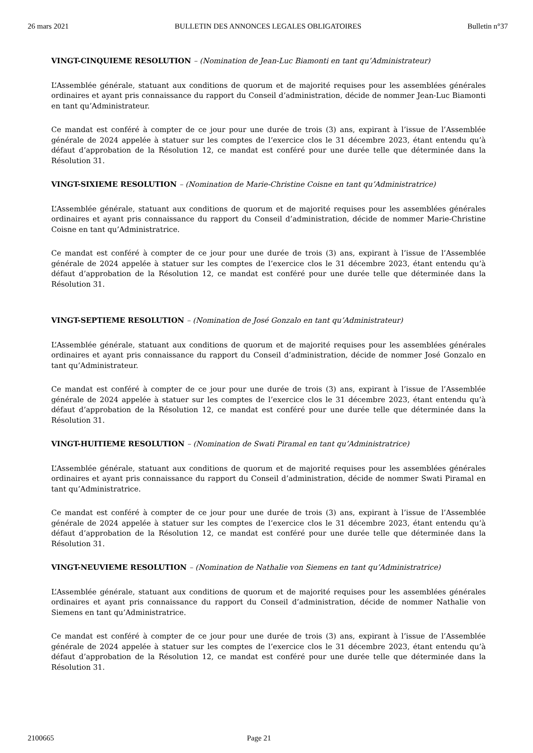26 mars 2021 BULLETIN DES ANNONCES LEGALES OBLIGATOIRES Bulletin n°37
VINGT-CINQUIEME RESOLUTION – (Nomination de Jean-Luc Biamonti en tant qu’Administrateur)
L’Assemblée générale, statuant aux conditions de quorum et de majorité requises pour les assemblées générales ordinaires et ayant pris connaissance du rapport du Conseil d’administration, décide de nommer Jean-Luc Biamonti en tant qu’Administrateur.
Ce mandat est conféré à compter de ce jour pour une durée de trois (3) ans, expirant à l’issue de l’Assemblée générale de 2024 appelée à statuer sur les comptes de l’exercice clos le 31 décembre 2023, étant entendu qu’à défaut d’approbation de la Résolution 12, ce mandat est conféré pour une durée telle que déterminée dans la Résolution 31.
VINGT-SIXIEME RESOLUTION – (Nomination de Marie-Christine Coisne en tant qu’Administratrice)
L’Assemblée générale, statuant aux conditions de quorum et de majorité requises pour les assemblées générales ordinaires et ayant pris connaissance du rapport du Conseil d’administration, décide de nommer Marie-Christine Coisne en tant qu’Administratrice.
Ce mandat est conféré à compter de ce jour pour une durée de trois (3) ans, expirant à l’issue de l’Assemblée générale de 2024 appelée à statuer sur les comptes de l’exercice clos le 31 décembre 2023, étant entendu qu’à défaut d’approbation de la Résolution 12, ce mandat est conféré pour une durée telle que déterminée dans la Résolution 31.
VINGT-SEPTIEME RESOLUTION – (Nomination de José Gonzalo en tant qu’Administrateur)
L’Assemblée générale, statuant aux conditions de quorum et de majorité requises pour les assemblées générales ordinaires et ayant pris connaissance du rapport du Conseil d’administration, décide de nommer José Gonzalo en tant qu’Administrateur.
Ce mandat est conféré à compter de ce jour pour une durée de trois (3) ans, expirant à l’issue de l’Assemblée générale de 2024 appelée à statuer sur les comptes de l’exercice clos le 31 décembre 2023, étant entendu qu’à défaut d’approbation de la Résolution 12, ce mandat est conféré pour une durée telle que déterminée dans la Résolution 31.
VINGT-HUITIEME RESOLUTION – (Nomination de Swati Piramal en tant qu’Administratrice)
L’Assemblée générale, statuant aux conditions de quorum et de majorité requises pour les assemblées générales ordinaires et ayant pris connaissance du rapport du Conseil d’administration, décide de nommer Swati Piramal en tant qu’Administratrice.
Ce mandat est conféré à compter de ce jour pour une durée de trois (3) ans, expirant à l’issue de l’Assemblée générale de 2024 appelée à statuer sur les comptes de l’exercice clos le 31 décembre 2023, étant entendu qu’à défaut d’approbation de la Résolution 12, ce mandat est conféré pour une durée telle que déterminée dans la Résolution 31.
VINGT-NEUVIEME RESOLUTION – (Nomination de Nathalie von Siemens en tant qu’Administratrice)
L’Assemblée générale, statuant aux conditions de quorum et de majorité requises pour les assemblées générales ordinaires et ayant pris connaissance du rapport du Conseil d’administration, décide de nommer Nathalie von Siemens en tant qu’Administratrice.
Ce mandat est conféré à compter de ce jour pour une durée de trois (3) ans, expirant à l’issue de l’Assemblée générale de 2024 appelée à statuer sur les comptes de l’exercice clos le 31 décembre 2023, étant entendu qu’à défaut d’approbation de la Résolution 12, ce mandat est conféré pour une durée telle que déterminée dans la Résolution 31.
2100665 Page 21